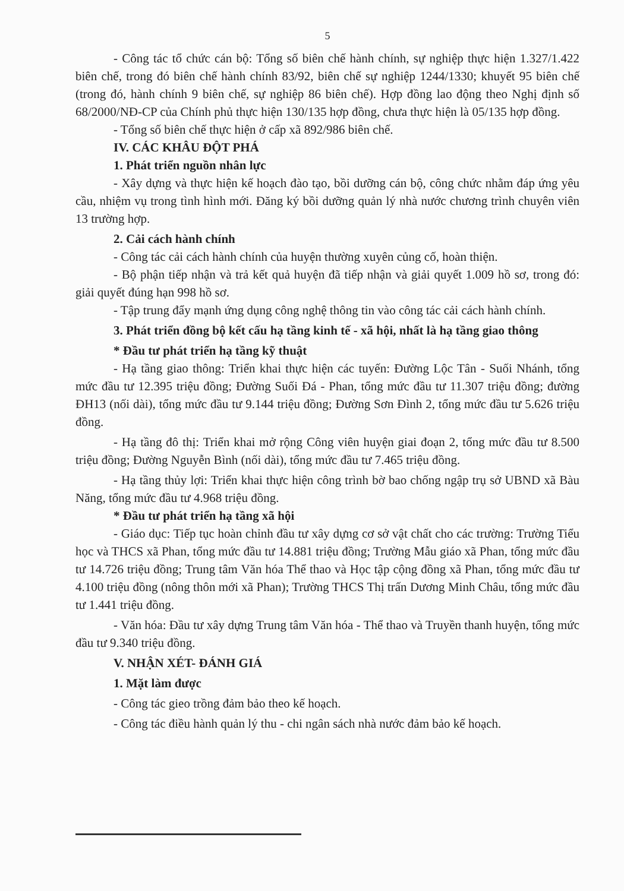5
- Công tác tổ chức cán bộ: Tổng số biên chế hành chính, sự nghiệp thực hiện 1.327/1.422 biên chế, trong đó biên chế hành chính 83/92, biên chế sự nghiệp 1244/1330; khuyết 95 biên chế (trong đó, hành chính 9 biên chế, sự nghiệp 86 biên chế). Hợp đồng lao động theo Nghị định số 68/2000/NĐ-CP của Chính phủ thực hiện 130/135 hợp đồng, chưa thực hiện là 05/135 hợp đồng.
- Tổng số biên chế thực hiện ở cấp xã 892/986 biên chế.
IV. CÁC KHÂU ĐỘT PHÁ
1. Phát triển nguồn nhân lực
- Xây dựng và thực hiện kế hoạch đào tạo, bồi dưỡng cán bộ, công chức nhằm đáp ứng yêu cầu, nhiệm vụ trong tình hình mới. Đăng ký bồi dưỡng quản lý nhà nước chương trình chuyên viên 13 trường hợp.
2. Cải cách hành chính
- Công tác cải cách hành chính của huyện thường xuyên củng cố, hoàn thiện.
- Bộ phận tiếp nhận và trả kết quả huyện đã tiếp nhận và giải quyết 1.009 hồ sơ, trong đó: giải quyết đúng hạn 998 hồ sơ.
- Tập trung đẩy mạnh ứng dụng công nghệ thông tin vào công tác cải cách hành chính.
3. Phát triển đồng bộ kết cấu hạ tầng kinh tế - xã hội, nhất là hạ tầng giao thông
* Đầu tư phát triển hạ tầng kỹ thuật
- Hạ tầng giao thông: Triển khai thực hiện các tuyến: Đường Lộc Tân - Suối Nhánh, tổng mức đầu tư 12.395 triệu đồng; Đường Suối Đá - Phan, tổng mức đầu tư 11.307 triệu đồng; đường ĐH13 (nối dài), tổng mức đầu tư 9.144 triệu đồng; Đường Sơn Đình 2, tổng mức đầu tư 5.626 triệu đồng.
- Hạ tầng đô thị: Triển khai mở rộng Công viên huyện giai đoạn 2, tổng mức đầu tư 8.500 triệu đồng; Đường Nguyễn Bình (nối dài), tổng mức đầu tư 7.465 triệu đồng.
- Hạ tầng thủy lợi: Triển khai thực hiện công trình bờ bao chống ngập trụ sở UBND xã Bàu Năng, tổng mức đầu tư 4.968 triệu đồng.
* Đầu tư phát triển hạ tầng xã hội
- Giáo dục: Tiếp tục hoàn chỉnh đầu tư xây dựng cơ sở vật chất cho các trường: Trường Tiểu học và THCS xã Phan, tổng mức đầu tư 14.881 triệu đồng; Trường Mẫu giáo xã Phan, tổng mức đầu tư 14.726 triệu đồng; Trung tâm Văn hóa Thể thao và Học tập cộng đồng xã Phan, tổng mức đầu tư 4.100 triệu đồng (nông thôn mới xã Phan); Trường THCS Thị trấn Dương Minh Châu, tổng mức đầu tư 1.441 triệu đồng.
- Văn hóa: Đầu tư xây dựng Trung tâm Văn hóa - Thể thao và Truyền thanh huyện, tổng mức đầu tư 9.340 triệu đồng.
V. NHẬN XÉT- ĐÁNH GIÁ
1. Mặt làm được
- Công tác gieo trồng đảm bảo theo kế hoạch.
- Công tác điều hành quản lý thu - chi ngân sách nhà nước đảm bảo kế hoạch.